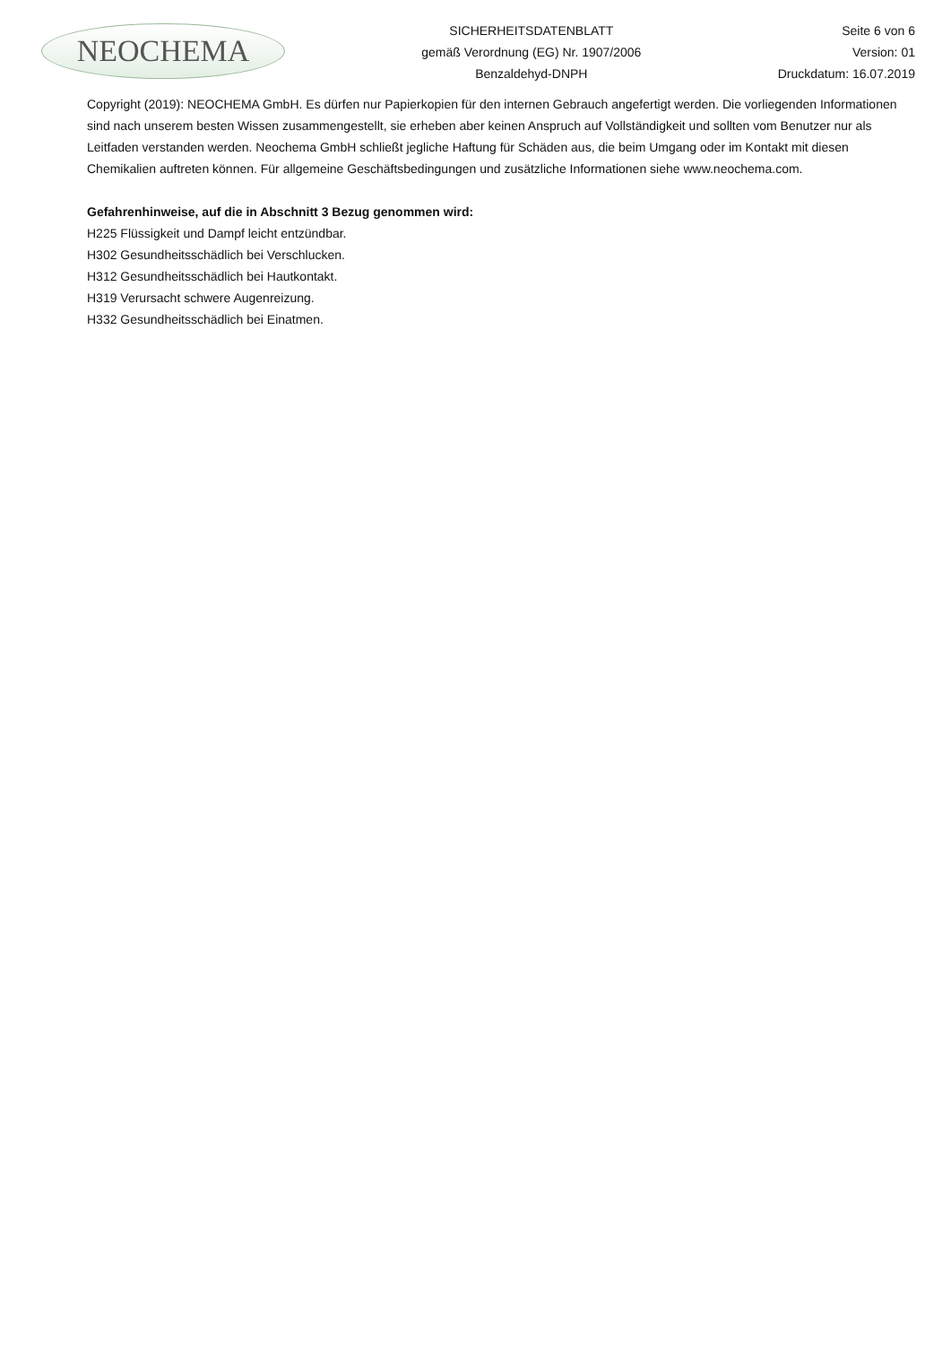NEOCHEMA
SICHERHEITSDATENBLATT
gemäß Verordnung (EG) Nr. 1907/2006
Benzaldehyd-DNPH
Seite 6 von 6
Version: 01
Druckdatum: 16.07.2019
Copyright (2019): NEOCHEMA GmbH. Es dürfen nur Papierkopien für den internen Gebrauch angefertigt werden. Die vorliegenden Informationen sind nach unserem besten Wissen zusammengestellt, sie erheben aber keinen Anspruch auf Vollständigkeit und sollten vom Benutzer nur als Leitfaden verstanden werden. Neochema GmbH schließt jegliche Haftung für Schäden aus, die beim Umgang oder im Kontakt mit diesen Chemikalien auftreten können. Für allgemeine Geschäftsbedingungen und zusätzliche Informationen siehe www.neochema.com.
Gefahrenhinweise, auf die in Abschnitt 3 Bezug genommen wird:
H225 Flüssigkeit und Dampf leicht entzündbar.
H302 Gesundheitsschädlich bei Verschlucken.
H312 Gesundheitsschädlich bei Hautkontakt.
H319 Verursacht schwere Augenreizung.
H332 Gesundheitsschädlich bei Einatmen.